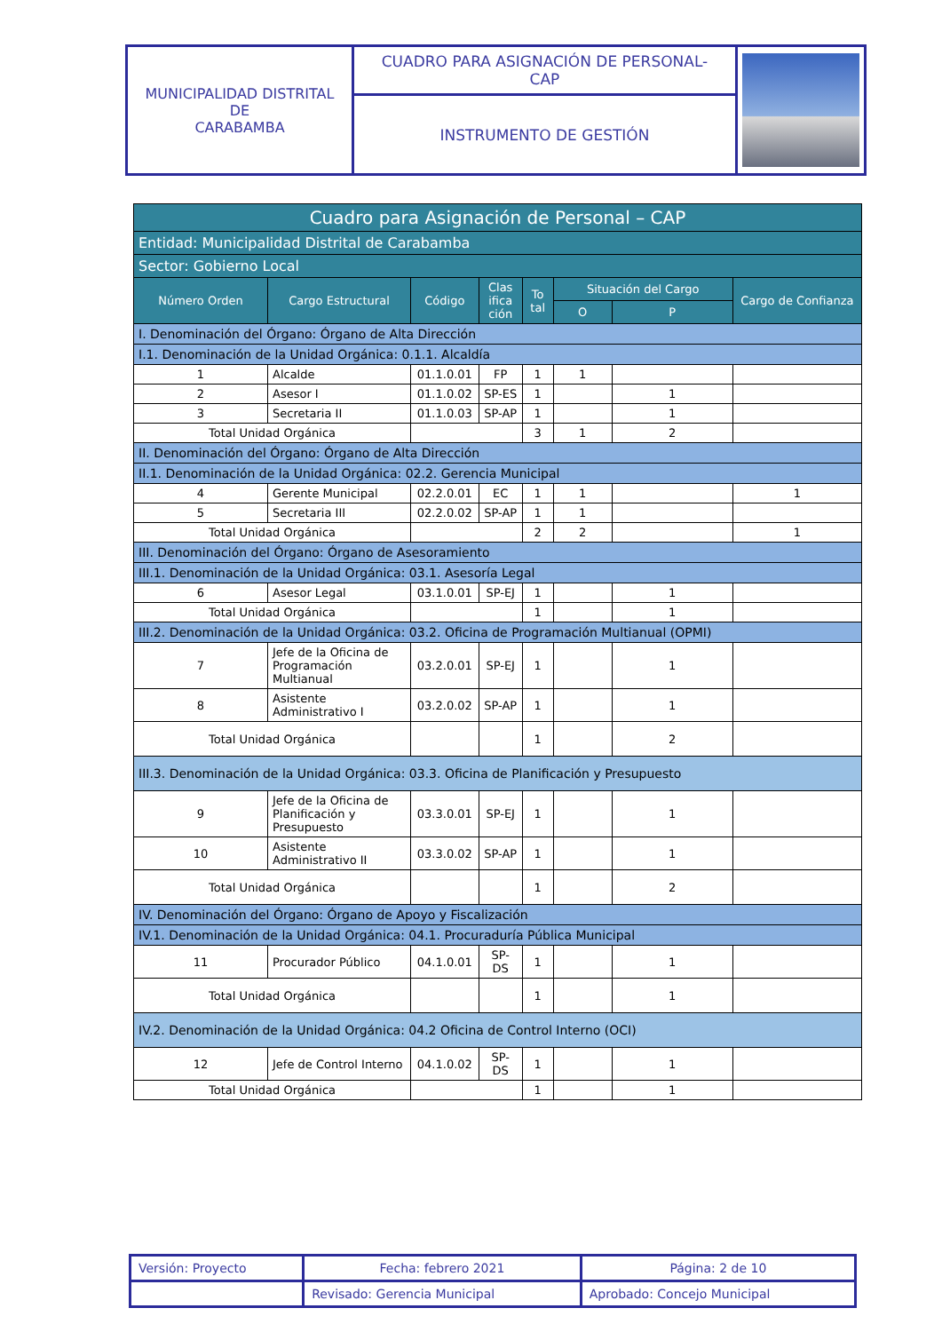| MUNICIPALIDAD DISTRITAL DE CARABAMBA | CUADRO PARA ASIGNACIÓN DE PERSONAL- CAP | |
| | INSTRUMENTO DE GESTIÓN | |
| Cuadro para Asignación de Personal – CAP | | | | | | | |
| --- | --- | --- | --- | --- | --- | --- | --- |
| Entidad: Municipalidad Distrital de Carabamba | | | | | | | |
| Sector: Gobierno Local | | | | | | | |
| Número Orden | Cargo Estructural | Código | Clas ifica ción | To tal | Situación del Cargo | | Cargo de Confianza |
| | | | | | O | P | |
| I. Denominación del Órgano: Órgano de Alta Dirección | | | | | | | |
| I.1. Denominación de la Unidad Orgánica: 0.1.1. Alcaldía | | | | | | | |
| 1 | Alcalde | 01.1.0.01 | FP | 1 | 1 | | |
| 2 | Asesor I | 01.1.0.02 | SP-ES | 1 | | 1 | |
| 3 | Secretaria II | 01.1.0.03 | SP-AP | 1 | | 1 | |
| Total Unidad Orgánica | | | | 3 | 1 | 2 | |
| II. Denominación del Órgano: Órgano de Alta Dirección | | | | | | | |
| II.1. Denominación de la Unidad Orgánica: 02.2. Gerencia Municipal | | | | | | | |
| 4 | Gerente Municipal | 02.2.0.01 | EC | 1 | 1 | | 1 |
| 5 | Secretaria III | 02.2.0.02 | SP-AP | 1 | 1 | | |
| Total Unidad Orgánica | | | | 2 | 2 | | 1 |
| III. Denominación del Órgano: Órgano de Asesoramiento | | | | | | | |
| III.1. Denominación de la Unidad Orgánica: 03.1. Asesoría Legal | | | | | | | |
| 6 | Asesor Legal | 03.1.0.01 | SP-EJ | 1 | | 1 | |
| Total Unidad Orgánica | | | | 1 | | 1 | |
| III.2. Denominación de la Unidad Orgánica: 03.2. Oficina de Programación Multianual (OPMI) | | | | | | | |
| 7 | Jefe de la Oficina de Programación Multianual | 03.2.0.01 | SP-EJ | 1 | | 1 | |
| 8 | Asistente Administrativo I | 03.2.0.02 | SP-AP | 1 | | 1 | |
| Total Unidad Orgánica | | | | 1 | | 2 | |
| III.3. Denominación de la Unidad Orgánica: 03.3. Oficina de Planificación y Presupuesto | | | | | | | |
| 9 | Jefe de la Oficina de Planificación y Presupuesto | 03.3.0.01 | SP-EJ | 1 | | 1 | |
| 10 | Asistente Administrativo II | 03.3.0.02 | SP-AP | 1 | | 1 | |
| Total Unidad Orgánica | | | | 1 | | 2 | |
| IV. Denominación del Órgano: Órgano de Apoyo y Fiscalización | | | | | | | |
| IV.1. Denominación de la Unidad Orgánica: 04.1. Procuraduría Pública Municipal | | | | | | | |
| 11 | Procurador Público | 04.1.0.01 | SP-DS | 1 | | 1 | |
| Total Unidad Orgánica | | | | 1 | | 1 | |
| IV.2. Denominación de la Unidad Orgánica: 04.2 Oficina de Control Interno (OCI) | | | | | | | |
| 12 | Jefe de Control Interno | 04.1.0.02 | SP-DS | 1 | | 1 | |
| Total Unidad Orgánica | | | | 1 | | 1 | |
| Versión: Proyecto | Fecha: febrero 2021 | Página: 2 de 10 |
| | Revisado: Gerencia Municipal | Aprobado: Concejo Municipal |